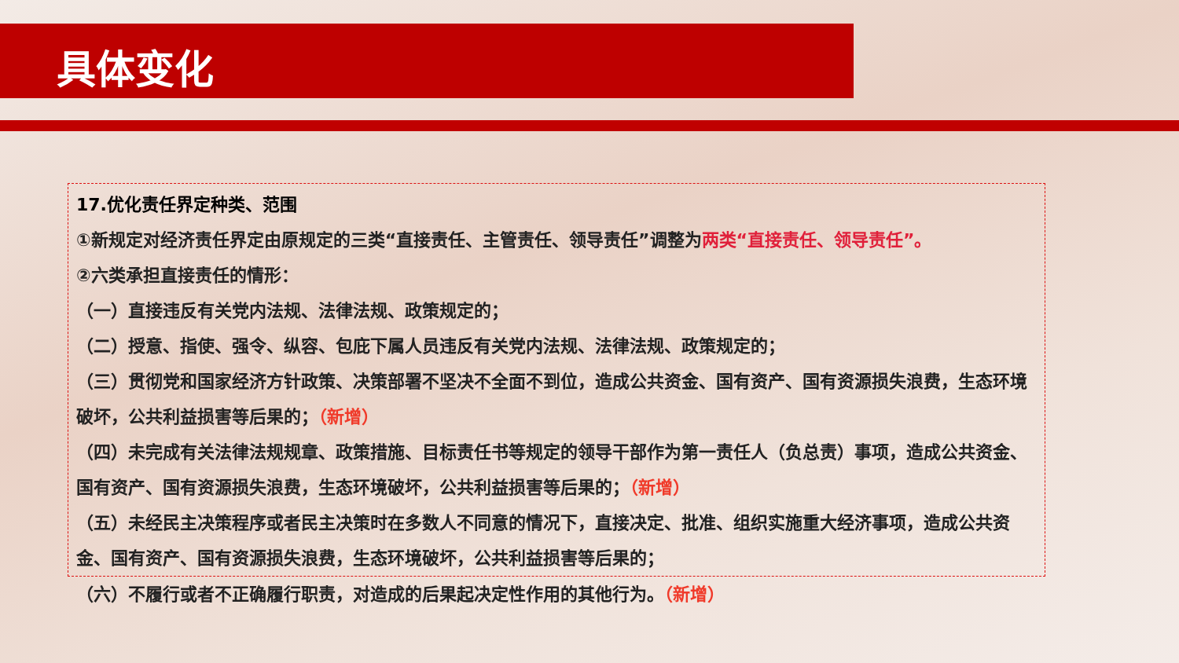具体变化
17.优化责任界定种类、范围
①新规定对经济责任界定由原规定的三类“直接责任、主管责任、领导责任”调整为两类“直接责任、领导责任”。
②六类承担直接责任的情形：
（一）直接违反有关党内法规、法律法规、政策规定的；
（二）授意、指使、强令、纵容、包庇下属人员违反有关党内法规、法律法规、政策规定的；
（三）贯彻党和国家经济方针政策、决策部署不坚决不全面不到位，造成公共资金、国有资产、国有资源损失浪费，生态环境破坏，公共利益损害等后果的；（新增）
（四）未完成有关法律法规规章、政策措施、目标责任书等规定的领导干部作为第一责任人（负总责）事项，造成公共资金、国有资产、国有资源损失浪费，生态环境破坏，公共利益损害等后果的；（新增）
（五）未经民主决策程序或者民主决策时在多数人不同意的情况下，直接决定、批准、组织实施重大经济事项，造成公共资金、国有资产、国有资源损失浪费，生态环境破坏，公共利益损害等后果的；
（六）不履行或者不正确履行职责，对造成的后果起决定性作用的其他行为。（新增）